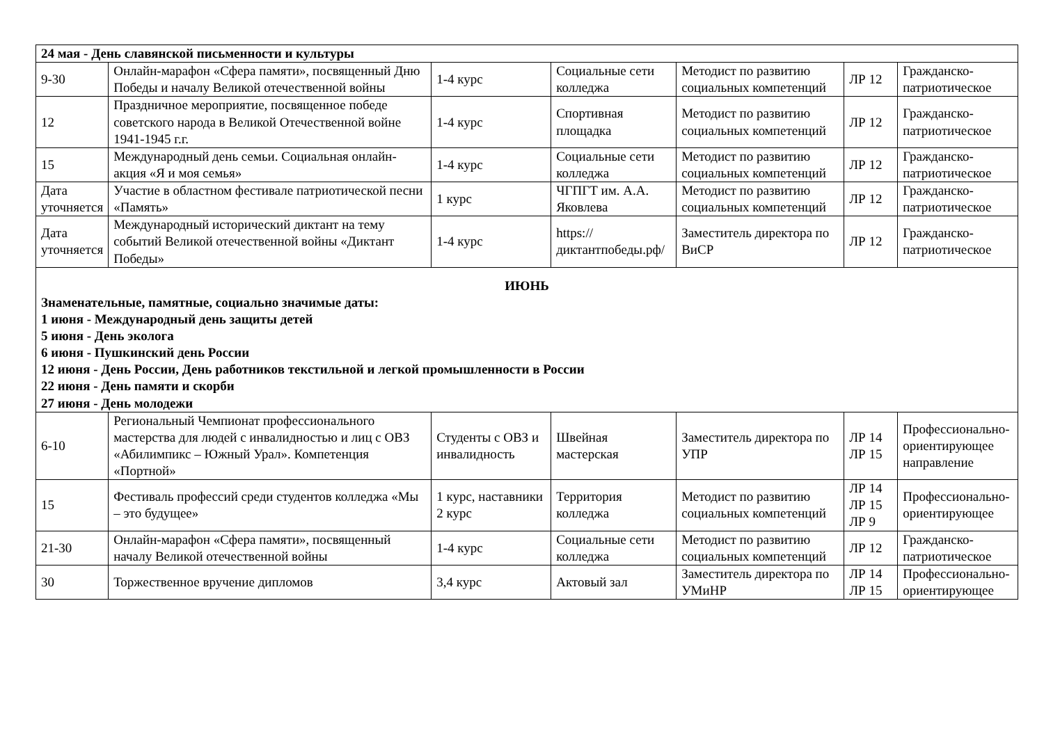| 24 мая - День славянской письменности и культуры | | | | | | |
| 9-30 | Онлайн-марафон «Сфера памяти», посвященный Дню Победы и началу Великой отечественной войны | 1-4 курс | Социальные сети колледжа | Методист по развитию социальных компетенций | ЛР 12 | Гражданско-патриотическое |
| 12 | Праздничное мероприятие, посвященное победе советского народа в Великой Отечественной войне 1941-1945 г.г. | 1-4 курс | Спортивная площадка | Методист по развитию социальных компетенций | ЛР 12 | Гражданско-патриотическое |
| 15 | Международный день семьи. Социальная онлайн-акция «Я и моя семья» | 1-4 курс | Социальные сети колледжа | Методист по развитию социальных компетенций | ЛР 12 | Гражданско-патриотическое |
| Дата уточняется | Участие в областном фестивале патриотической песни «Память» | 1 курс | ЧГПГТ им. А.А. Яковлева | Методист по развитию социальных компетенций | ЛР 12 | Гражданско-патриотическое |
| Дата уточняется | Международный исторический диктант на тему событий Великой отечественной войны «Диктант Победы» | 1-4 курс | https://диктантпобеды.рф/ | Заместитель директора по ВиСР | ЛР 12 | Гражданско-патриотическое |
| ИЮНЬ Знаменательные, памятные, социально значимые даты: 1 июня - Международный день защиты детей 5 июня - День эколога 6 июня - Пушкинский день России 12 июня - День России, День работников текстильной и легкой промышленности в России 22 июня - День памяти и скорби 27 июня - День молодежи | | | | | | |
| 6-10 | Региональный Чемпионат профессионального мастерства для людей с инвалидностью и лиц с ОВЗ «Абилимпикс – Южный Урал». Компетенция «Портной» | Студенты с ОВЗ и инвалидность | Швейная мастерская | Заместитель директора по УПР | ЛР 14 ЛР 15 | Профессионально-ориентирующее направление |
| 15 | Фестиваль профессий среди студентов колледжа «Мы – это будущее» | 1 курс, наставники 2 курс | Территория колледжа | Методист по развитию социальных компетенций | ЛР 14 ЛР 15 ЛР 9 | Профессионально-ориентирующее |
| 21-30 | Онлайн-марафон «Сфера памяти», посвященный началу Великой отечественной войны | 1-4 курс | Социальные сети колледжа | Методист по развитию социальных компетенций | ЛР 12 | Гражданско-патриотическое |
| 30 | Торжественное вручение дипломов | 3,4 курс | Актовый зал | Заместитель директора по УМиНР | ЛР 14 ЛР 15 | Профессионально-ориентирующее |